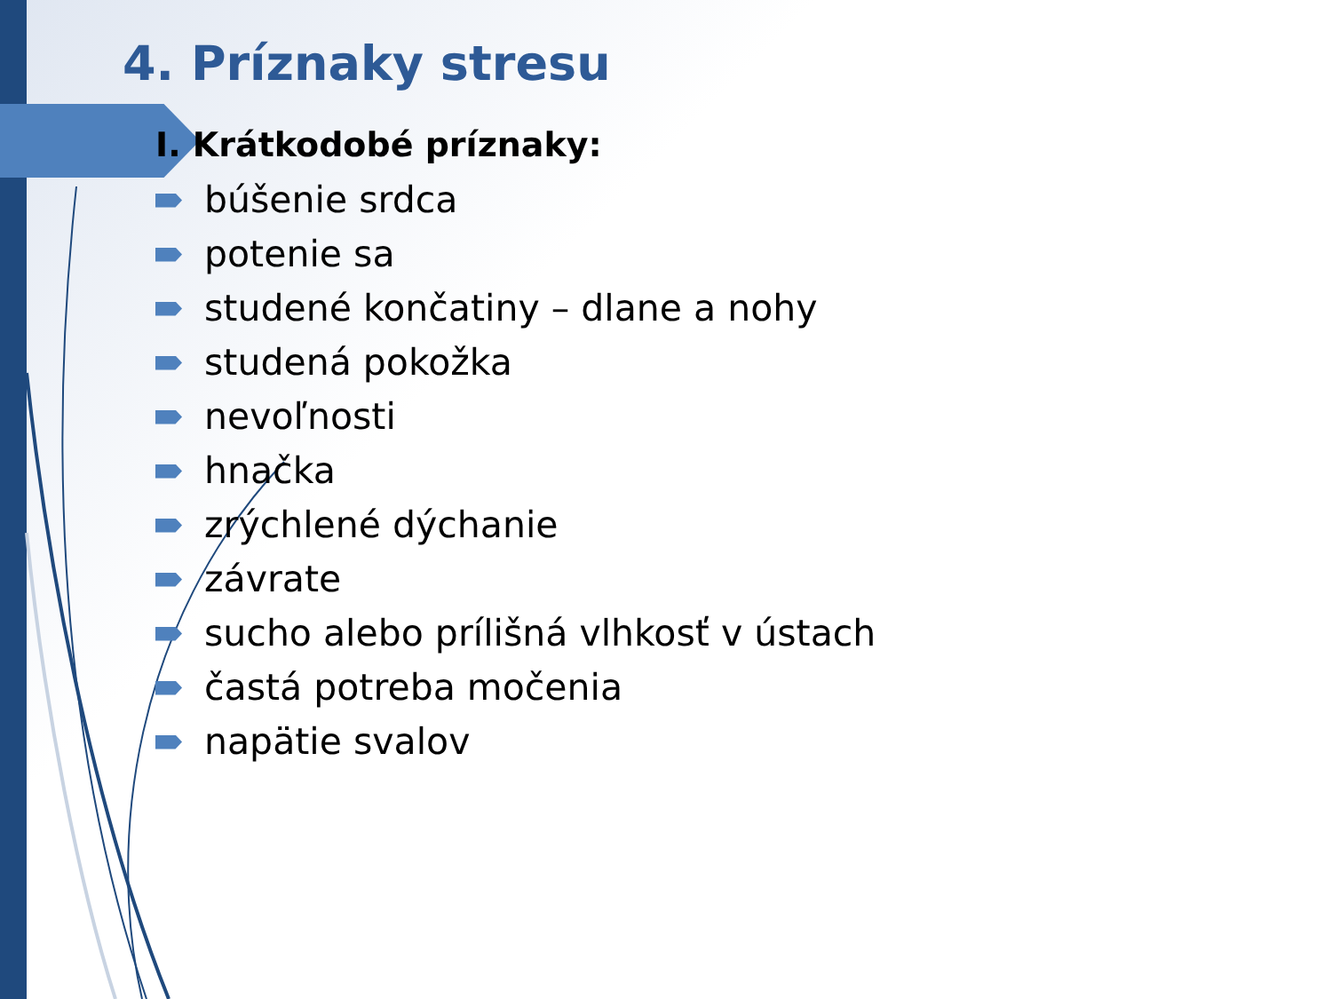4. Príznaky stresu
I. Krátkodobé príznaky:
búšenie srdca
potenie sa
studené končatiny – dlane a nohy
studená pokožka
nevoľnosti
hnačka
zrýchlené dýchanie
závrate
sucho alebo prílišná vlhkosť v ústach
častá potreba močenia
napätie svalov